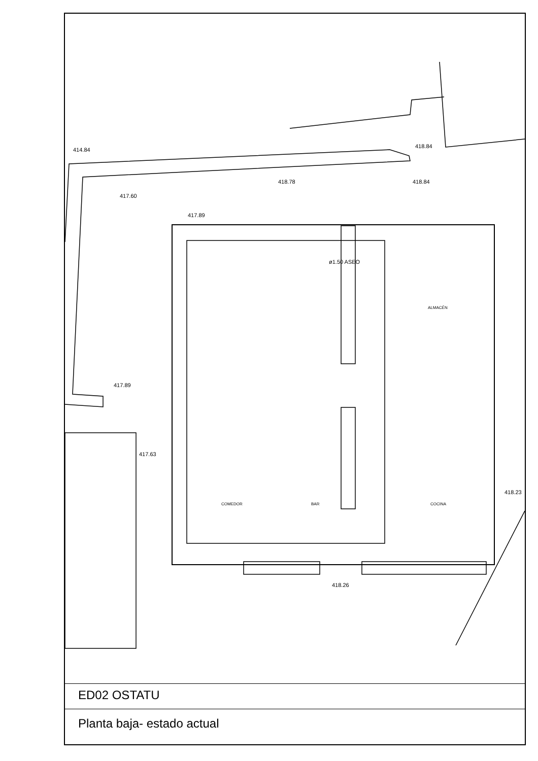414.84
418.84
418.78 418.84
417.60
417.89
ø1.50 ASEO
ALMACÉN
417.89
417.63
418.23
COMEDOR BAR COCINA
418.26
ED02 OSTATU
Planta baja- estado actual